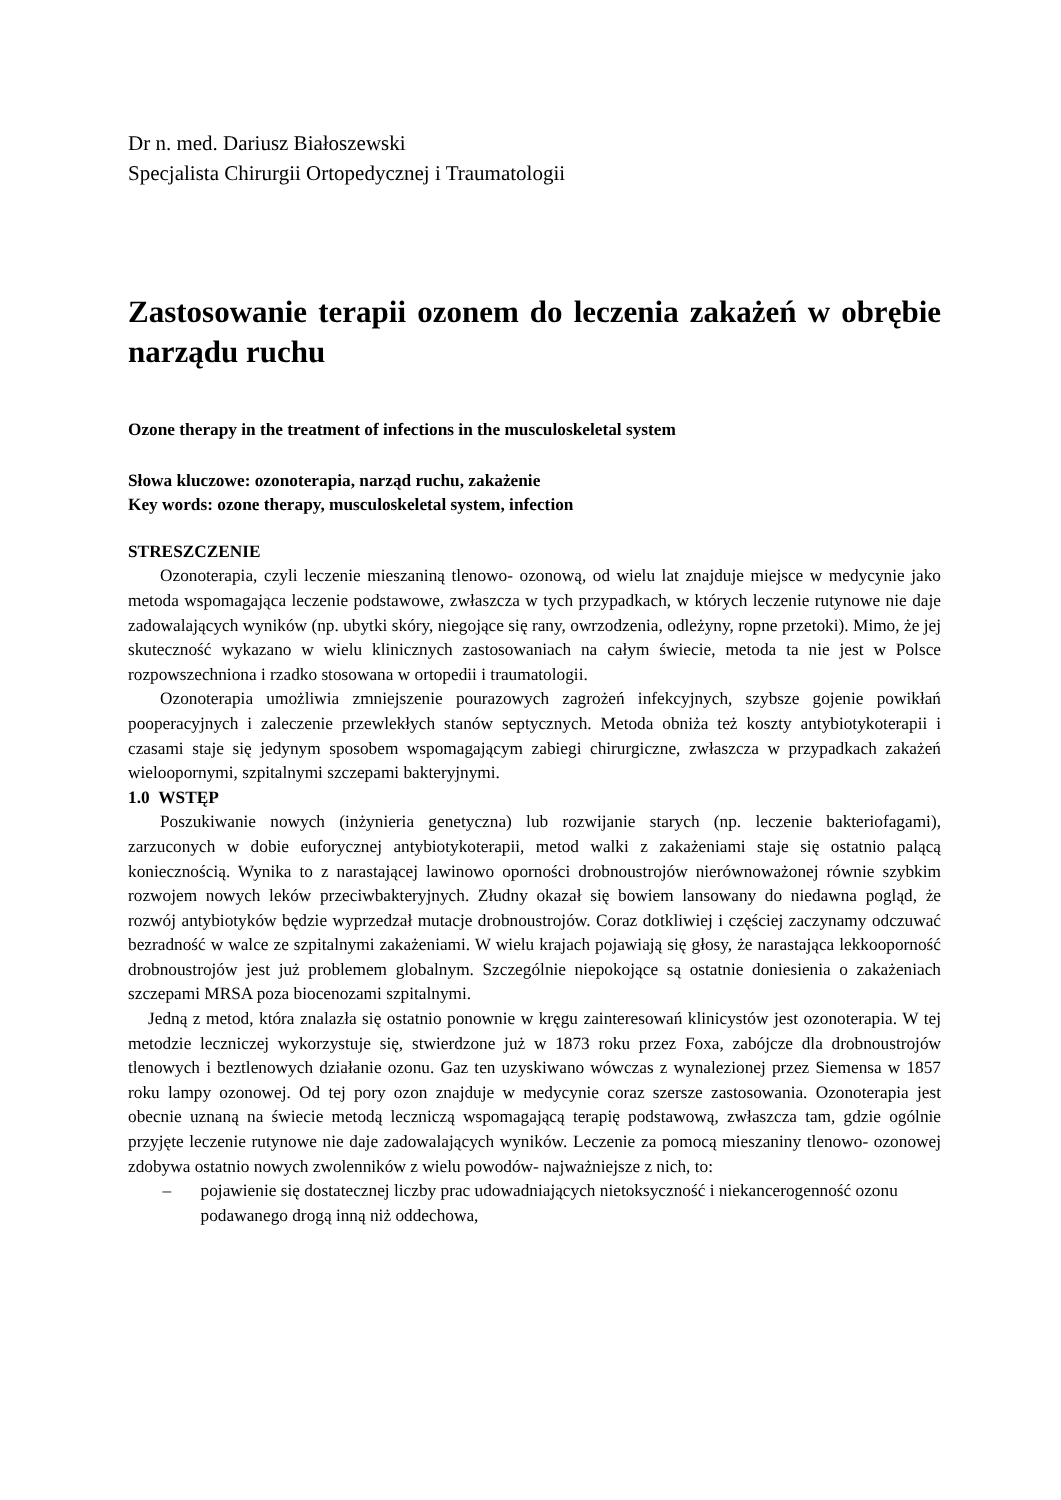Dr n. med. Dariusz Białoszewski
Specjalista Chirurgii Ortopedycznej i Traumatologii
Zastosowanie terapii ozonem do leczenia zakażeń w obrębie narządu ruchu
Ozone therapy in the treatment of infections in the musculoskeletal system
Słowa kluczowe: ozonoterapia, narząd ruchu, zakażenie
Key words: ozone therapy, musculoskeletal system, infection
STRESZCZENIE
Ozonoterapia, czyli leczenie mieszaniną tlenowo- ozonową, od wielu lat znajduje miejsce w medycynie jako metoda wspomagająca leczenie podstawowe, zwłaszcza w tych przypadkach, w których leczenie rutynowe nie daje zadowalających wyników (np. ubytki skóry, niegojące się rany, owrzodzenia, odleżyny, ropne przetoki). Mimo, że jej skuteczność wykazano w wielu klinicznych zastosowaniach na całym świecie, metoda ta nie jest w Polsce rozpowszechniona i rzadko stosowana w ortopedii i traumatologii.
Ozonoterapia umożliwia zmniejszenie pourazowych zagrożeń infekcyjnych, szybsze gojenie powikłań pooperacyjnych i zaleczenie przewlekłych stanów septycznych. Metoda obniża też koszty antybiotykoterapii i czasami staje się jedynym sposobem wspomagającym zabiegi chirurgiczne, zwłaszcza w przypadkach zakażeń wieloopornymi, szpitalnymi szczepami bakteryjnymi.
1.0 WSTĘP
Poszukiwanie nowych (inżynieria genetyczna) lub rozwijanie starych (np. leczenie bakteriofagami), zarzuconych w dobie euforycznej antybiotykoterapii, metod walki z zakażeniami staje się ostatnio palącą koniecznością. Wynika to z narastającej lawinowo oporności drobnoustrojów nierównoważonej równie szybkim rozwojem nowych leków przeciwbakteryjnych. Złudny okazał się bowiem lansowany do niedawna pogląd, że rozwój antybiotyków będzie wyprzedzał mutacje drobnoustrojów. Coraz dotkliwiej i częściej zaczynamy odczuwać bezradność w walce ze szpitalnymi zakażeniami. W wielu krajach pojawiają się głosy, że narastająca lekkooporność drobnoustrojów jest już problemem globalnym. Szczególnie niepokojące są ostatnie doniesienia o zakażeniach szczepami MRSA poza biocenozami szpitalnymi.
Jedną z metod, która znalazła się ostatnio ponownie w kręgu zainteresowań klinicystów jest ozonoterapia. W tej metodzie leczniczej wykorzystuje się, stwierdzone już w 1873 roku przez Foxa, zabójcze dla drobnoustrojów tlenowych i beztlenowych działanie ozonu. Gaz ten uzyskiwano wówczas z wynalezionej przez Siemensa w 1857 roku lampy ozonowej. Od tej pory ozon znajduje w medycynie coraz szersze zastosowania. Ozonoterapia jest obecnie uznaną na świecie metodą leczniczą wspomagającą terapię podstawową, zwłaszcza tam, gdzie ogólnie przyjęte leczenie rutynowe nie daje zadowalających wyników. Leczenie za pomocą mieszaniny tlenowo- ozonowej zdobywa ostatnio nowych zwolenników z wielu powodów- najważniejsze z nich, to:
– pojawienie się dostatecznej liczby prac udowadniających nietoksyczność i niekancerogenność ozonu podawanego drogą inną niż oddechowa,